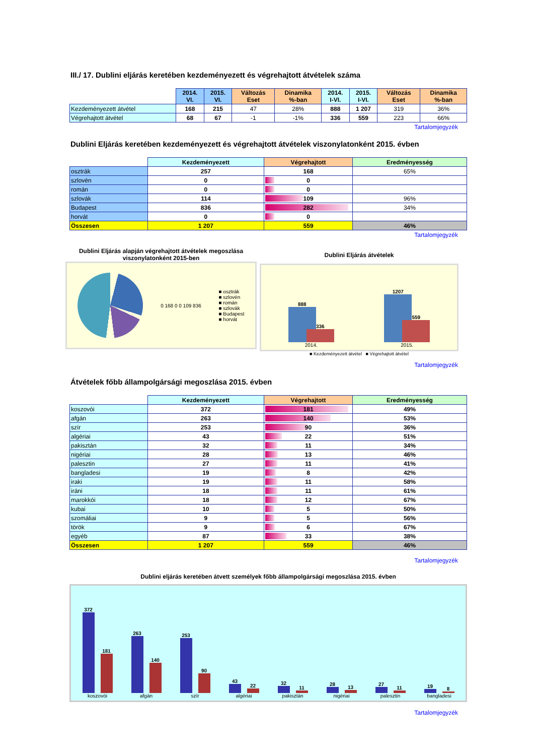III./ 17. Dublini eljárás keretében kezdeményezett és végrehajtott átvételek száma
| | 2014. VI. | 2015. VI. | Változás Eset | Dinamika %-ban | 2014. I-VI. | 2015. I-VI. | Változás Eset | Dinamika %-ban |
| --- | --- | --- | --- | --- | --- | --- | --- | --- |
| Kezdeményezett átvétel | 168 | 215 | 47 | 28% | 888 | 1 207 | 319 | 36% |
| Végrehajtott átvétel | 68 | 67 | -1 | -1% | 336 | 559 | 223 | 66% |
Tartalomjegyzék
Dublini Eljárás keretében kezdeményezett és végrehajtott átvételek viszonylatonként 2015. évben
| | Kezdeményezett | Végrehajtott | Eredményesség |
| --- | --- | --- | --- |
| osztrák | 257 | 168 | 65% |
| szlovén | 0 | 0 | |
| román | 0 | 0 | |
| szlovák | 114 | 109 | 96% |
| Budapest | 836 | 282 | 34% |
| horvát | 0 | 0 | |
| Összesen | 1 207 | 559 | 46% |
Tartalomjegyzék
Dublini Eljárás alapján végrehajtott átvételek megoszlása viszonylatonként 2015-ben
0 168 0 0 109 836
■ osztrák
■ szlovén
■ román
■ szlovák
■ Budapest
■ horvát
Dublini Eljárás átvételek
888
336
2014.
1207
559
2015.
■ Kezdeményezett átvétel ■ Végrehajtott átvétel
Tartalomjegyzék
Átvételek főbb állampolgársági megoszlása 2015. évben
| | Kezdeményezett | Végrehajtott | Eredményesség |
| --- | --- | --- | --- |
| koszovói | 372 | 181 | 49% |
| afgán | 263 | 140 | 53% |
| szír | 253 | 90 | 36% |
| algériai | 43 | 22 | 51% |
| pakisztán | 32 | 11 | 34% |
| nigériai | 28 | 13 | 46% |
| palesztin | 27 | 11 | 41% |
| bangladesi | 19 | 8 | 42% |
| iraki | 19 | 11 | 58% |
| iráni | 18 | 11 | 61% |
| marokkói | 18 | 12 | 67% |
| kubai | 10 | 5 | 50% |
| szomáliai | 9 | 5 | 56% |
| török | 9 | 6 | 67% |
| egyéb | 87 | 33 | 38% |
| Összesen | 1 207 | 559 | 46% |
Tartalomjegyzék
Dublini eljárás keretében átvett személyek főbb állampolgársági megoszlása 2015. évben
372
181
koszovói
263
140
afgán
253
90
szír
43
22
algériai
32
11
pakisztán
28
13
nigériai
27
11
palesztin
19
8
bangladesi
Tartalomjegyzék